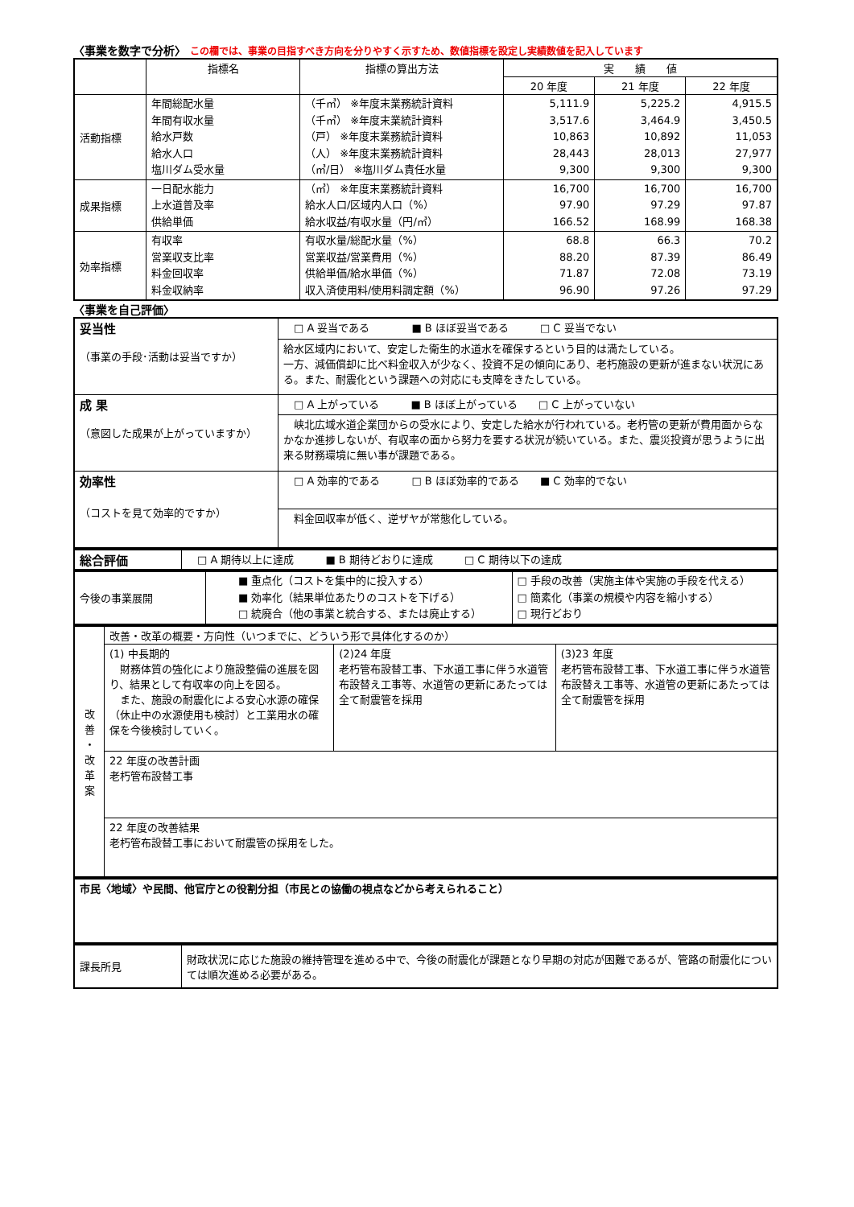〈事業を数字で分析〉 この欄では、事業の目指すべき方向を分りやすく示すため、数値指標を設定し実績数値を記入しています
| | 指標名 | 指標の算出方法 | 実 績 値 | | |
| --- | --- | --- | --- | --- | --- |
| | | | 20 年度 | 21 年度 | 22 年度 |
| 活動指標 | 年間総配水量 年間有収水量 給水戸数 給水人口 塩川ダム受水量 | （千㎥） ※年度末業務統計資料 （千㎥） ※年度末業統計資料 （戸） ※年度末業務統計資料 （人） ※年度末業務統計資料 （㎥/日） ※塩川ダム責任水量 | 5,111.9 3,517.6 10,863 28,443 9,300 | 5,225.2 3,464.9 10,892 28,013 9,300 | 4,915.5 3,450.5 11,053 27,977 9,300 |
| 成果指標 | 一日配水能力 上水道普及率 供給単価 | （㎥） ※年度末業務統計資料 給水人口/区域内人口（%） 給水収益/有収水量（円/㎥） | 16,700 97.90 166.52 | 16,700 97.29 168.99 | 16,700 97.87 168.38 |
| 効率指標 | 有収率 営業収支比率 料金回収率 料金収納率 | 有収水量/総配水量（%） 営業収益/営業費用（%） 供給単価/給水単価（%） 収入済使用料/使用料調定額（%） | 68.8 88.20 71.87 96.90 | 66.3 87.39 72.08 97.26 | 70.2 86.49 73.19 97.29 |
〈事業を自己評価〉
| 妥当性 （事業の手段･活動は妥当ですか） | □ A 妥当である ■ B ほぼ妥当である □ C 妥当でない |
| | 給水区域内において、安定した衛生的水道水を確保するという目的は満たしている。 一方、減価償却に比べ料金収入が少なく、投資不足の傾向にあり、老朽施設の更新が進まない状況にある。また、耐震化という課題への対応にも支障をきたしている。 |
| 成 果 （意図した成果が上がっていますか） | □ A 上がっている ■ B ほぼ上がっている □ C 上がっていない |
| | 峡北広域水道企業団からの受水により、安定した給水が行われている。老朽管の更新が費用面からなかなか進捗しないが、有収率の面から努力を要する状況が続いている。また、震災投資が思うように出来る財務環境に無い事が課題である。 |
| 効率性 （コストを見て効率的ですか） | □ A 効率的である □ B ほぼ効率的である ■ C 効率的でない |
| | 料金回収率が低く、逆ザヤが常態化している。 |
| 総合評価 | □ A 期待以上に達成 ■ B 期待どおりに達成 □ C 期待以下の達成 |
| 今後の事業展開 | ■ 重点化（コストを集中的に投入する） ■ 効率化（結果単位あたりのコストを下げる） □ 統廃合（他の事業と統合する、または廃止する） | □ 手段の改善（実施主体や実施の手段を代える） □ 簡素化（事業の規模や内容を縮小する） □ 現行どおり |
| 改 善 ・ 改 革 案 | 改善・改革の概要・方向性（いつまでに、どういう形で具体化するのか） | | |
| | (1) 中長期的 財務体質の強化により施設整備の進展を図り、結果として有収率の向上を図る。 また、施設の耐震化による安心水源の確保（休止中の水源使用も検討）と工業用水の確保を今後検討していく。 | (2)24 年度 老朽管布設替工事、下水道工事に伴う水道管布設替え工事等、水道管の更新にあたっては全て耐震管を採用 | (3)23 年度 老朽管布設替工事、下水道工事に伴う水道管布設替え工事等、水道管の更新にあたっては全て耐震管を採用 |
| | 22 年度の改善計画 老朽管布設替工事 | | |
| | 22 年度の改善結果 老朽管布設替工事において耐震管の採用をした。 | | |
| 市民〈地域〉や民間、他官庁との役割分担（市民との協働の視点などから考えられること） |
| 課長所見 | 財政状況に応じた施設の維持管理を進める中で、今後の耐震化が課題となり早期の対応が困難であるが、管路の耐震化については順次進める必要がある。 |